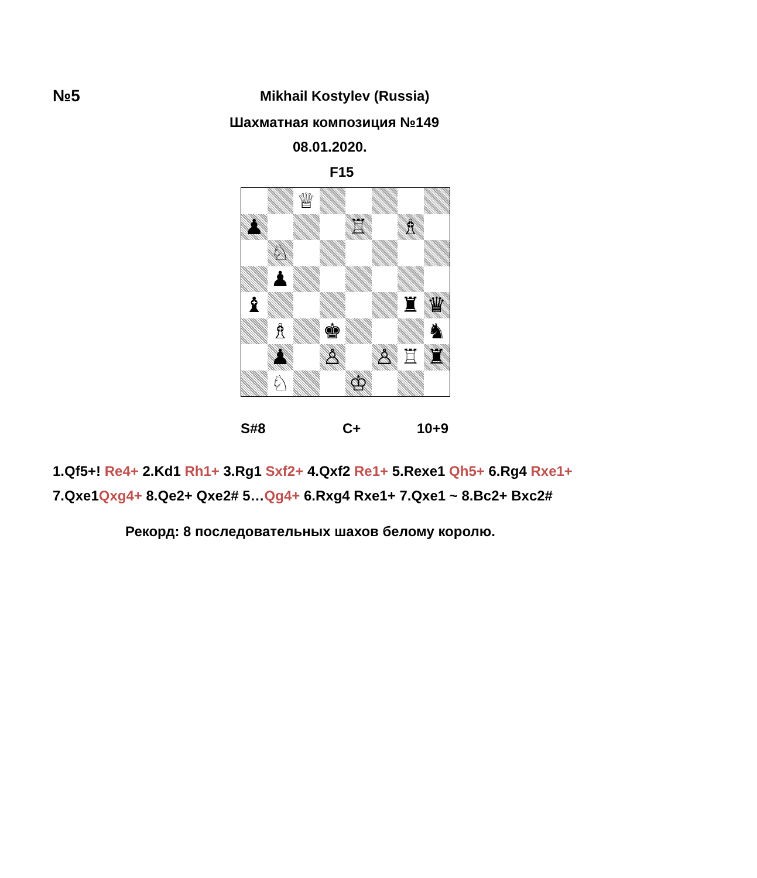№5 Mikhail Kostylev (Russia)
Шахматная композиция №149
08.01.2020.
F15
♕
♟
♖
♗
♘
♟
♝
♜
♛
♗
♚
♞
♟
♙
♙
♖
♜
♘
♔
S#8 C+ 10+9
1.Qf5+! Re4+ 2.Kd1 Rh1+ 3.Rg1 Sxf2+ 4.Qxf2 Re1+ 5.Rexe1 Qh5+ 6.Rg4 Rxe1+
7.Qxe1Qxg4+ 8.Qe2+ Qxe2# 5…Qg4+ 6.Rxg4 Rxe1+ 7.Qxe1 ~ 8.Bc2+ Bxc2#
Рекорд: 8 последовательных шахов белому королю.